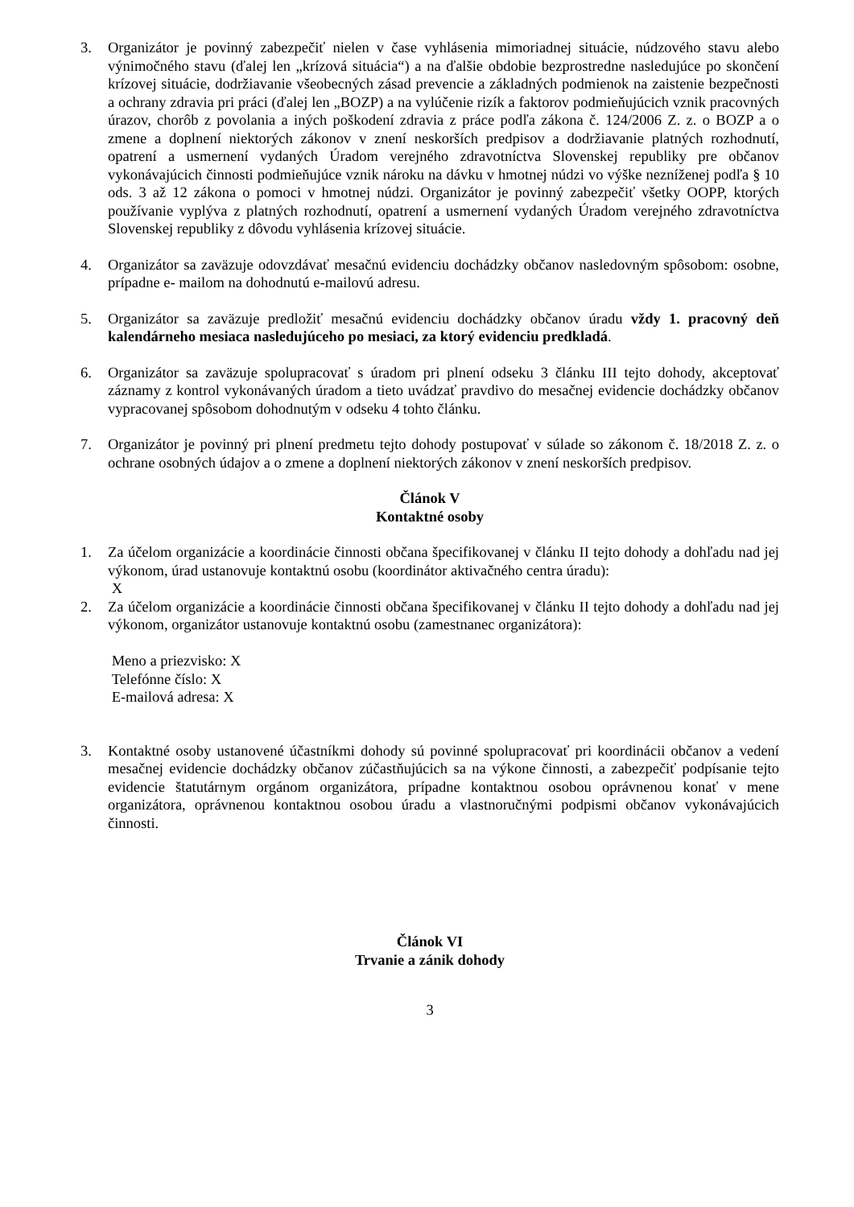3. Organizátor je povinný zabezpečiť nielen v čase vyhlásenia mimoriadnej situácie, núdzového stavu alebo výnimočného stavu (ďalej len „krízová situácia“) a na ďalšie obdobie bezprostredne nasledujúce po skončení krízovej situácie, dodržiavanie všeobecných zásad prevencie a základných podmienok na zaistenie bezpečnosti a ochrany zdravia pri práci (ďalej len „BOZP) a na vylúčenie rizík a faktorov podmieňujúcich vznik pracovných úrazov, chorôb z povolania a iných poškodení zdravia z práce podľa zákona č. 124/2006 Z. z. o BOZP a o zmene a doplnení niektorých zákonov v znení neskorších predpisov a dodržiavanie platných rozhodnutí, opatrení a usmernení vydaných Úradom verejného zdravotníctva Slovenskej republiky pre občanov vykonávajúcich činnosti podmieňujúce vznik nároku na dávku v hmotnej núdzi vo výške nezníženej podľa § 10 ods. 3 až 12 zákona o pomoci v hmotnej núdzi. Organizátor je povinný zabezpečiť všetky OOPP, ktorých používanie vyplýva z platných rozhodnutí, opatrení a usmernení vydaných Úradom verejného zdravotníctva Slovenskej republiky z dôvodu vyhlásenia krízovej situácie.
4. Organizátor sa zaväzuje odovzdávať mesačnú evidenciu dochádzky občanov nasledovným spôsobom: osobne, prípadne e- mailom na dohodnutú e-mailovú adresu.
5. Organizátor sa zaväzuje predložiť mesačnú evidenciu dochádzky občanov úradu vždy 1. pracovný deň kalendárneho mesiaca nasledujúceho po mesiaci, za ktorý evidenciu predkladá.
6. Organizátor sa zaväzuje spolupracovať s úradom pri plnení odseku 3 článku III tejto dohody, akceptovať záznamy z kontrol vykonávaných úradom a tieto uvádzať pravdivo do mesačnej evidencie dochádzky občanov vypracovanej spôsobom dohodnutým v odseku 4 tohto článku.
7. Organizátor je povinný pri plnení predmetu tejto dohody postupovať v súlade so zákonom č. 18/2018 Z. z. o ochrane osobných údajov a o zmene a doplnení niektorých zákonov v znení neskorších predpisov.
Článok V
Kontaktné osoby
1. Za účelom organizácie a koordinácie činnosti občana špecifikovanej v článku II tejto dohody a dohľadu nad jej výkonom, úrad ustanovuje kontaktnú osobu (koordinátor aktivačného centra úradu):
X
2. Za účelom organizácie a koordinácie činnosti občana špecifikovanej v článku II tejto dohody a dohľadu nad jej výkonom, organizátor ustanovuje kontaktnú osobu (zamestnanec organizátora):
Meno a priezvisko: X
Telefónne číslo: X
E-mailová adresa: X
3. Kontaktné osoby ustanovené účastníkmi dohody sú povinné spolupracovať pri koordinácii občanov a vedení mesačnej evidencie dochádzky občanov zúčastňujúcich sa na výkone činnosti, a zabezpečiť podpísanie tejto evidencie štatutárnym orgánom organizátora, prípadne kontaktnou osobou oprávnenou konať v mene organizátora, oprávnenou kontaktnou osobou úradu a vlastnoručnými podpismi občanov vykonávajúcich činnosti.
Článok VI
Trvanie a zánik dohody
3